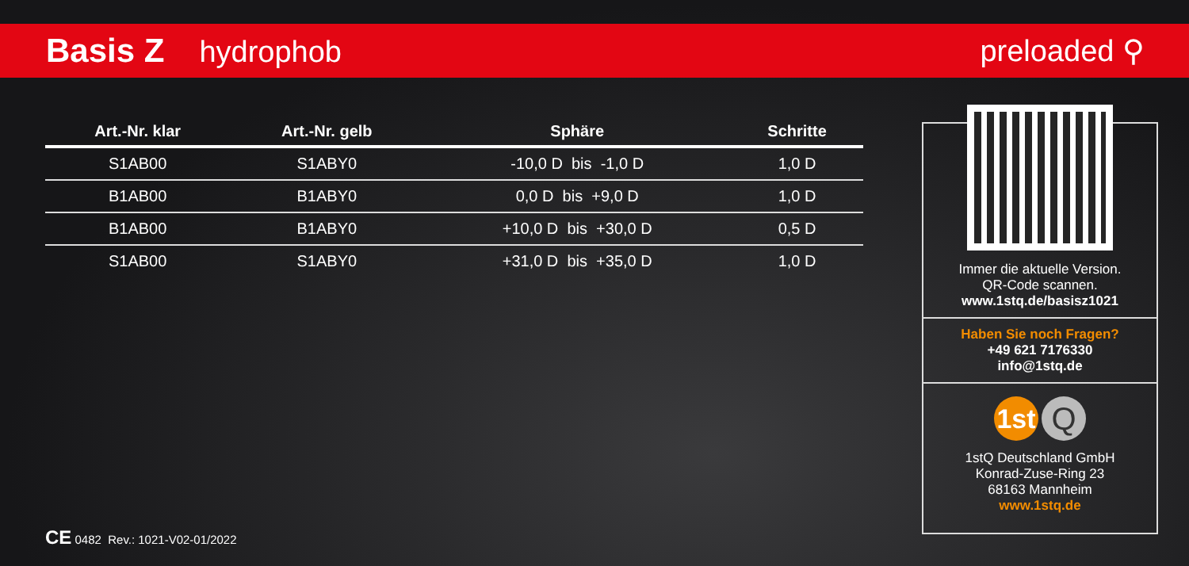Basis Z hydrophob preloaded ⚲
| Art.-Nr. klar | Art.-Nr. gelb | Sphäre | Schritte |
| --- | --- | --- | --- |
| S1AB00 | S1ABY0 | -10,0 D bis -1,0 D | 1,0 D |
| B1AB00 | B1ABY0 | 0,0 D bis +9,0 D | 1,0 D |
| B1AB00 | B1ABY0 | +10,0 D bis +30,0 D | 0,5 D |
| S1AB00 | S1ABY0 | +31,0 D bis +35,0 D | 1,0 D |
Immer die aktuelle Version.
QR-Code scannen.
www.1stq.de/basisz1021
Haben Sie noch Fragen?
+49 621 7176330
info@1stq.de
1st Q
1stQ Deutschland GmbH
Konrad-Zuse-Ring 23
68163 Mannheim
www.1stq.de
CE 0482 Rev.: 1021-V02-01/2022